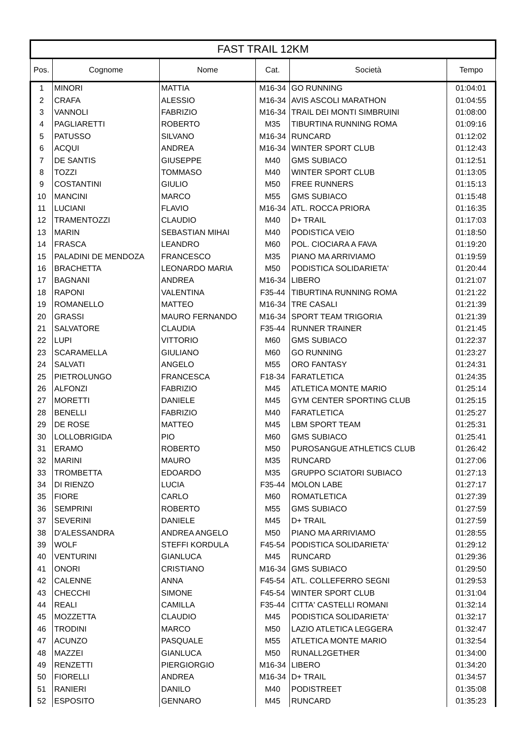| FAST TRAIL 12KM | | | | | |
| --- | --- | --- | --- | --- | --- |
| Pos. | Cognome | Nome | Cat. | Società | Tempo |
| 1 | MINORI | MATTIA | M16-34 | GO RUNNING | 01:04:01 |
| 2 | CRAFA | ALESSIO | M16-34 | AVIS ASCOLI MARATHON | 01:04:55 |
| 3 | VANNOLI | FABRIZIO | M16-34 | TRAIL DEI MONTI SIMBRUINI | 01:08:00 |
| 4 | PAGLIARETTI | ROBERTO | M35 | TIBURTINA RUNNING ROMA | 01:09:16 |
| 5 | PATUSSO | SILVANO | M16-34 | RUNCARD | 01:12:02 |
| 6 | ACQUI | ANDREA | M16-34 | WINTER SPORT CLUB | 01:12:43 |
| 7 | DE SANTIS | GIUSEPPE | M40 | GMS SUBIACO | 01:12:51 |
| 8 | TOZZI | TOMMASO | M40 | WINTER SPORT CLUB | 01:13:05 |
| 9 | COSTANTINI | GIULIO | M50 | FREE RUNNERS | 01:15:13 |
| 10 | MANCINI | MARCO | M55 | GMS SUBIACO | 01:15:48 |
| 11 | LUCIANI | FLAVIO | M16-34 | ATL. ROCCA PRIORA | 01:16:35 |
| 12 | TRAMENTOZZI | CLAUDIO | M40 | D+ TRAIL | 01:17:03 |
| 13 | MARIN | SEBASTIAN MIHAI | M40 | PODISTICA VEIO | 01:18:50 |
| 14 | FRASCA | LEANDRO | M60 | POL. CIOCIARA A FAVA | 01:19:20 |
| 15 | PALADINI DE MENDOZA | FRANCESCO | M35 | PIANO MA ARRIVIAMO | 01:19:59 |
| 16 | BRACHETTA | LEONARDO MARIA | M50 | PODISTICA SOLIDARIETA' | 01:20:44 |
| 17 | BAGNANI | ANDREA | M16-34 | LIBERO | 01:21:07 |
| 18 | RAPONI | VALENTINA | F35-44 | TIBURTINA RUNNING ROMA | 01:21:22 |
| 19 | ROMANELLO | MATTEO | M16-34 | TRE CASALI | 01:21:39 |
| 20 | GRASSI | MAURO FERNANDO | M16-34 | SPORT TEAM TRIGORIA | 01:21:39 |
| 21 | SALVATORE | CLAUDIA | F35-44 | RUNNER TRAINER | 01:21:45 |
| 22 | LUPI | VITTORIO | M60 | GMS SUBIACO | 01:22:37 |
| 23 | SCARAMELLA | GIULIANO | M60 | GO RUNNING | 01:23:27 |
| 24 | SALVATI | ANGELO | M55 | ORO FANTASY | 01:24:31 |
| 25 | PIETROLUNGO | FRANCESCA | F18-34 | FARATLETICA | 01:24:35 |
| 26 | ALFONZI | FABRIZIO | M45 | ATLETICA MONTE MARIO | 01:25:14 |
| 27 | MORETTI | DANIELE | M45 | GYM CENTER SPORTING CLUB | 01:25:15 |
| 28 | BENELLI | FABRIZIO | M40 | FARATLETICA | 01:25:27 |
| 29 | DE ROSE | MATTEO | M45 | LBM SPORT TEAM | 01:25:31 |
| 30 | LOLLOBRIGIDA | PIO | M60 | GMS SUBIACO | 01:25:41 |
| 31 | ERAMO | ROBERTO | M50 | PUROSANGUE ATHLETICS CLUB | 01:26:42 |
| 32 | MARINI | MAURO | M35 | RUNCARD | 01:27:06 |
| 33 | TROMBETTA | EDOARDO | M35 | GRUPPO SCIATORI SUBIACO | 01:27:13 |
| 34 | DI RIENZO | LUCIA | F35-44 | MOLON LABE | 01:27:17 |
| 35 | FIORE | CARLO | M60 | ROMATLETICA | 01:27:39 |
| 36 | SEMPRINI | ROBERTO | M55 | GMS SUBIACO | 01:27:59 |
| 37 | SEVERINI | DANIELE | M45 | D+ TRAIL | 01:27:59 |
| 38 | D'ALESSANDRA | ANDREA ANGELO | M50 | PIANO MA ARRIVIAMO | 01:28:55 |
| 39 | WOLF | STEFFI KORDULA | F45-54 | PODISTICA SOLIDARIETA' | 01:29:12 |
| 40 | VENTURINI | GIANLUCA | M45 | RUNCARD | 01:29:36 |
| 41 | ONORI | CRISTIANO | M16-34 | GMS SUBIACO | 01:29:50 |
| 42 | CALENNE | ANNA | F45-54 | ATL. COLLEFERRO SEGNI | 01:29:53 |
| 43 | CHECCHI | SIMONE | F45-54 | WINTER SPORT CLUB | 01:31:04 |
| 44 | REALI | CAMILLA | F35-44 | CITTA' CASTELLI ROMANI | 01:32:14 |
| 45 | MOZZETTA | CLAUDIO | M45 | PODISTICA SOLIDARIETA' | 01:32:17 |
| 46 | TRODINI | MARCO | M50 | LAZIO ATLETICA LEGGERA | 01:32:47 |
| 47 | ACUNZO | PASQUALE | M55 | ATLETICA MONTE MARIO | 01:32:54 |
| 48 | MAZZEI | GIANLUCA | M50 | RUNALL2GETHER | 01:34:00 |
| 49 | RENZETTI | PIERGIORGIO | M16-34 | LIBERO | 01:34:20 |
| 50 | FIORELLI | ANDREA | M16-34 | D+ TRAIL | 01:34:57 |
| 51 | RANIERI | DANILO | M40 | PODISTREET | 01:35:08 |
| 52 | ESPOSITO | GENNARO | M45 | RUNCARD | 01:35:23 |